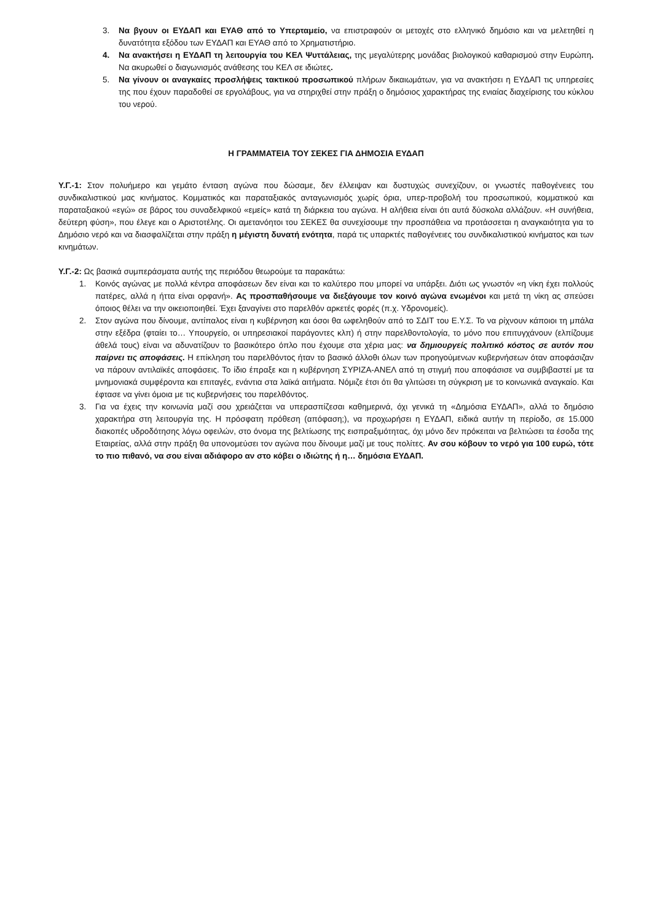3. Να βγουν οι ΕΥΔΑΠ και ΕΥΑΘ από το Υπερταμείο, να επιστραφούν οι μετοχές στο ελληνικό δημόσιο και να μελετηθεί η δυνατότητα εξόδου των ΕΥΔΑΠ και ΕΥΑΘ από το Χρηματιστήριο.
4. Να ανακτήσει η ΕΥΔΑΠ τη λειτουργία του ΚΕΛ Ψυττάλειας, της μεγαλύτερης μονάδας βιολογικού καθαρισμού στην Ευρώπη. Να ακυρωθεί ο διαγωνισμός ανάθεσης του ΚΕΛ σε ιδιώτες.
5. Να γίνουν οι αναγκαίες προσλήψεις τακτικού προσωπικού πλήρων δικαιωμάτων, για να ανακτήσει η ΕΥΔΑΠ τις υπηρεσίες της που έχουν παραδοθεί σε εργολάβους, για να στηριχθεί στην πράξη ο δημόσιος χαρακτήρας της ενιαίας διαχείρισης του κύκλου του νερού.
Η ΓΡΑΜΜΑΤΕΙΑ ΤΟΥ ΣΕΚΕΣ ΓΙΑ ΔΗΜΟΣΙΑ ΕΥΔΑΠ
Υ.Γ.-1: Στον πολυήμερο και γεμάτο ένταση αγώνα που δώσαμε, δεν έλλειψαν και δυστυχώς συνεχίζουν, οι γνωστές παθογένειες του συνδικαλιστικού μας κινήματος. Κομματικός και παραταξιακός ανταγωνισμός χωρίς όρια, υπερ-προβολή του προσωπικού, κομματικού και παραταξιακού «εγώ» σε βάρος του συναδελφικού «εμείς» κατά τη διάρκεια του αγώνα. Η αλήθεια είναι ότι αυτά δύσκολα αλλάζουν. «Η συνήθεια, δεύτερη φύση», που έλεγε και ο Αριστοτέλης. Οι αμετανόητοι του ΣΕΚΕΣ θα συνεχίσουμε την προσπάθεια να προτάσσεται η αναγκαιότητα για το Δημόσιο νερό και να διασφαλίζεται στην πράξη η μέγιστη δυνατή ενότητα, παρά τις υπαρκτές παθογένειες του συνδικαλιστικού κινήματος και των κινημάτων.
Υ.Γ.-2: Ως βασικά συμπεράσματα αυτής της περιόδου θεωρούμε τα παρακάτω:
1. Κοινός αγώνας με πολλά κέντρα αποφάσεων δεν είναι και το καλύτερο που μπορεί να υπάρξει. Διότι ως γνωστόν «η νίκη έχει πολλούς πατέρες, αλλά η ήττα είναι ορφανή». Ας προσπαθήσουμε να διεξάγουμε τον κοινό αγώνα ενωμένοι και μετά τη νίκη ας σπεύσει όποιος θέλει να την οικειοποιηθεί. Έχει ξαναγίνει στο παρελθόν αρκετές φορές (π.χ. Υδρονομείς).
2. Στον αγώνα που δίνουμε, αντίπαλος είναι η κυβέρνηση και όσοι θα ωφεληθούν από το ΣΔΙΤ του Ε.Υ.Σ. Το να ρίχνουν κάποιοι τη μπάλα στην εξέδρα (φταίει το… Υπουργείο, οι υπηρεσιακοί παράγοντες κλπ) ή στην παρελθοντολογία, το μόνο που επιτυγχάνουν (ελπίζουμε άθελά τους) είναι να αδυνατίζουν το βασικότερο όπλο που έχουμε στα χέρια μας: να δημιουργείς πολιτικό κόστος σε αυτόν που παίρνει τις αποφάσεις. Η επίκληση του παρελθόντος ήταν το βασικό άλλοθι όλων των προηγούμενων κυβερνήσεων όταν αποφάσιζαν να πάρουν αντιλαϊκές αποφάσεις. Το ίδιο έπραξε και η κυβέρνηση ΣΥΡΙΖΑ-ΑΝΕΛ από τη στιγμή που αποφάσισε να συμβιβαστεί με τα μνημονιακά συμφέροντα και επιταγές, ενάντια στα λαϊκά αιτήματα. Νόμιζε έτσι ότι θα γλιτώσει τη σύγκριση με το κοινωνικά αναγκαίο. Και έφτασε να γίνει όμοια με τις κυβερνήσεις του παρελθόντος.
3. Για να έχεις την κοινωνία μαζί σου χρειάζεται να υπερασπίζεσαι καθημερινά, όχι γενικά τη «Δημόσια ΕΥΔΑΠ», αλλά το δημόσιο χαρακτήρα στη λειτουργία της. Η πρόσφατη πρόθεση (απόφαση;), να προχωρήσει η ΕΥΔΑΠ, ειδικά αυτήν τη περίοδο, σε 15.000 διακοπές υδροδότησης λόγω οφειλών, στο όνομα της βελτίωσης της εισπραξιμότητας, όχι μόνο δεν πρόκειται να βελτιώσει τα έσοδα της Εταιρείας, αλλά στην πράξη θα υπονομεύσει τον αγώνα που δίνουμε μαζί με τους πολίτες. Αν σου κόβουν το νερό για 100 ευρώ, τότε το πιο πιθανό, να σου είναι αδιάφορο αν στο κόβει ο ιδιώτης ή η… δημόσια ΕΥΔΑΠ.